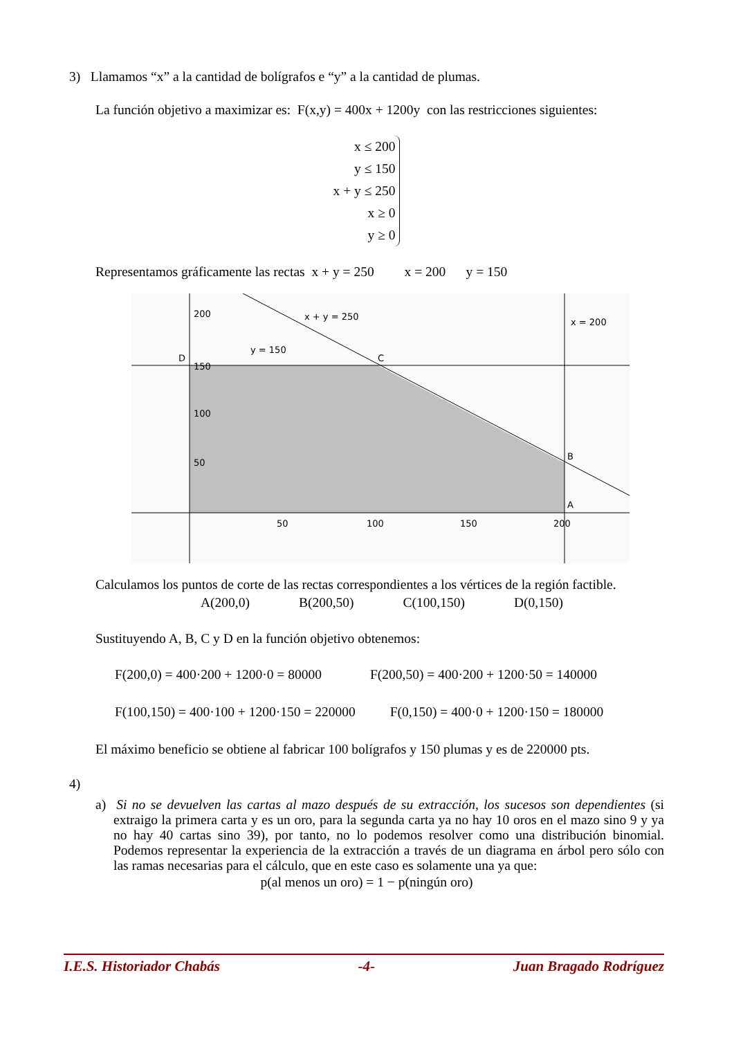3) Llamamos “x” a la cantidad de bolígrafos e “y” a la cantidad de plumas.
La función objetivo a maximizar es: F(x,y) = 400x + 1200y con las restricciones siguientes:
x ≤ 200
y ≤ 150
x + y ≤ 250
x ≥ 0
y ≥ 0
Representamos gráficamente las rectas x + y = 250 x = 200 y = 150
200
150
100
50
50
100
150
200
x + y = 250
x = 200
y = 150
D
C
B
A
Calculamos los puntos de corte de las rectas correspondientes a los vértices de la región factible.
A(200,0) B(200,50) C(100,150) D(0,150)
Sustituyendo A, B, C y D en la función objetivo obtenemos:
F(200,0) = 400·200 + 1200·0 = 80000 F(200,50) = 400·200 + 1200·50 = 140000
F(100,150) = 400·100 + 1200·150 = 220000 F(0,150) = 400·0 + 1200·150 = 180000
El máximo beneficio se obtiene al fabricar 100 bolígrafos y 150 plumas y es de 220000 pts.
4)
a) Si no se devuelven las cartas al mazo después de su extracción, los sucesos son dependientes (si extraigo la primera carta y es un oro, para la segunda carta ya no hay 10 oros en el mazo sino 9 y ya no hay 40 cartas sino 39), por tanto, no lo podemos resolver como una distribución binomial. Podemos representar la experiencia de la extracción a través de un diagrama en árbol pero sólo con las ramas necesarias para el cálculo, que en este caso es solamente una ya que:
p(al menos un oro) = 1 − p(ningún oro)
I.E.S. Historiador Chabás -4- Juan Bragado Rodríguez